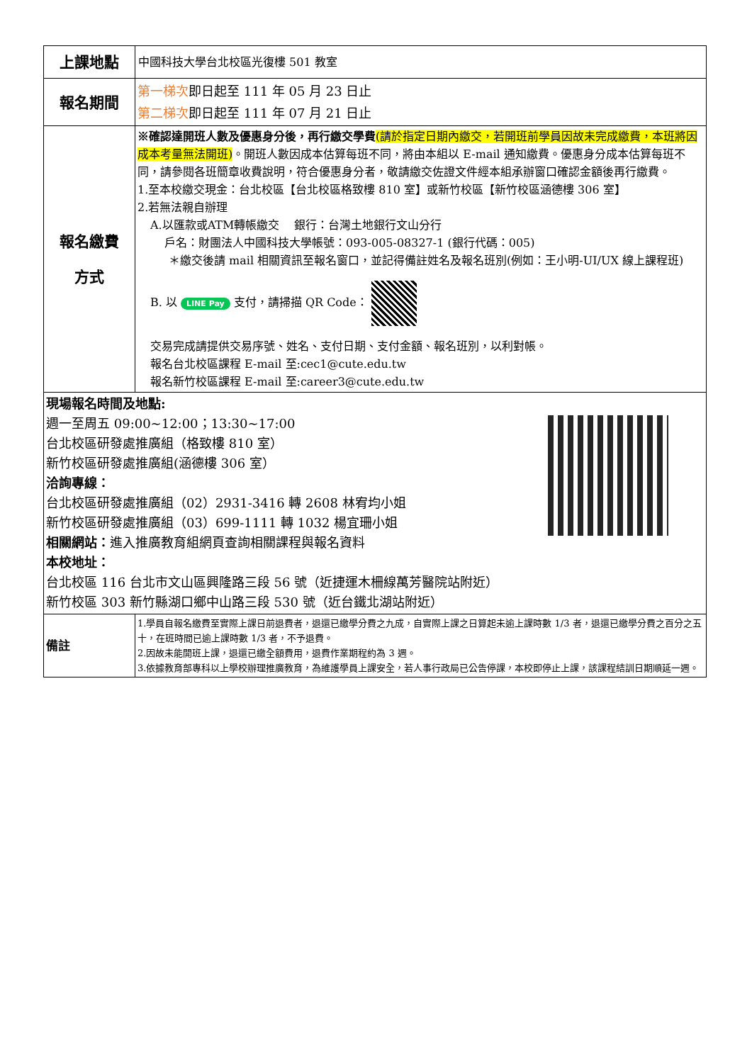| 上課地點 | 中國科技大學台北校區光復樓 501 教室 |
| 報名期間 | 第一梯次 即日起至 111 年 05 月 23 日止 第二梯次 即日起至 111 年 07 月 21 日止 |
| 報名繳費 方式 | ※確認達開班人數及優惠身分後，再行繳交學費 (請於指定日期內繳交，若開班前學員因故未完成繳費，本班將因成本考量無法開班) 。開班人數因成本估算每班不同，將由本組以 E-mail 通知繳費。優惠身分成本估算每班不同，請參閱各班簡章收費說明，符合優惠身分者，敬請繳交佐證文件經本組承辦窗口確認金額後再行繳費。 1.至本校繳交現金：台北校區【台北校區格致樓 810 室】或新竹校區【新竹校區涵德樓 306 室】 2.若無法親自辦理 A.以匯款或ATM轉帳繳交 銀行：台灣土地銀行文山分行 戶名：財團法人中國科技大學帳號：093-005-08327-1 (銀行代碼：005) ＊繳交後請 mail 相關資訊至報名窗口，並記得備註姓名及報名班別(例如：王小明-UI/UX 線上課程班) B. 以 LINE Pay 支付，請掃描 QR Code： 交易完成請提供交易序號、姓名、支付日期、支付金額、報名班別，以利對帳。 報名台北校區課程 E-mail 至:cec1@cute.edu.tw 報名新竹校區課程 E-mail 至:career3@cute.edu.tw |
| 現場報名時間及地點: 週一至周五 09:00~12:00；13:30~17:00 台北校區研發處推廣組（格致樓 810 室） 新竹校區研發處推廣組(涵德樓 306 室） 洽詢專線： 台北校區研發處推廣組（02）2931-3416 轉 2608 林宥均小姐 新竹校區研發處推廣組（03）699-1111 轉 1032 楊宜珊小姐 相關網站： 進入推廣教育組網頁查詢相關課程與報名資料 本校地址： 台北校區 116 台北市文山區興隆路三段 56 號（近捷運木柵線萬芳醫院站附近） 新竹校區 303 新竹縣湖口鄉中山路三段 530 號（近台鐵北湖站附近） | |
| 備註 | 1.學員自報名繳費至實際上課日前退費者，退還已繳學分費之九成，自實際上課之日算起未逾上課時數 1/3 者，退還已繳學分費之百分之五十，在班時間已逾上課時數 1/3 者，不予退費。 2.因故未能開班上課，退還已繳全額費用，退費作業期程約為 3 週。 3.依據教育部專科以上學校辦理推廣教育，為維護學員上課安全，若人事行政局已公告停課，本校即停止上課，該課程結訓日期順延一週。 |